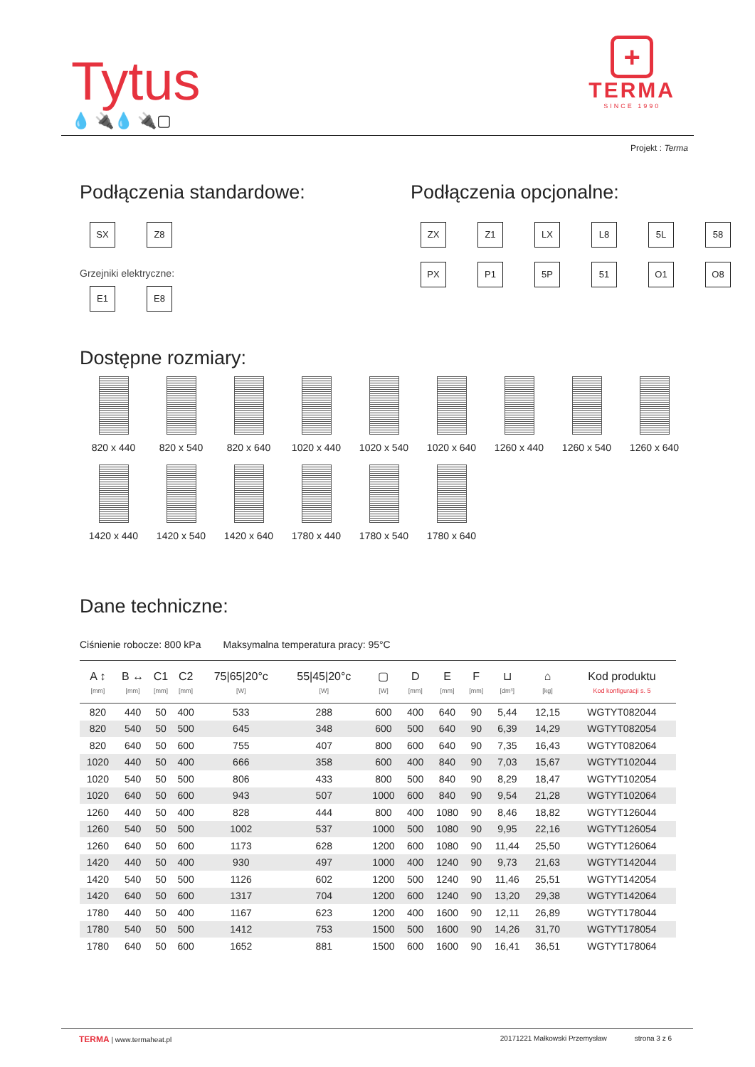Tytus
💧 🔌💧 🔌▢
+
TERMA
SINCE 1990
Projekt : Terma
Podłączenia standardowe:
SX
Z8
Grzejniki elektryczne:
E1
E8
Podłączenia opcjonalne:
ZX
Z1
LX
L8
5L
58
PX
P1
5P
51
O1
O8
Dostępne rozmiary:
820 x 440
820 x 540
820 x 640
1020 x 440
1020 x 540
1020 x 640
1260 x 440
1260 x 540
1260 x 640
1420 x 440
1420 x 540
1420 x 640
1780 x 440
1780 x 540
1780 x 640
Dane techniczne:
Ciśnienie robocze: 800 kPa Maksymalna temperatura pracy: 95°C
| A ↕ [mm] | B ↔ [mm] | C1 [mm] | C2 [mm] | 75/65/20°c [W] | 55/45/20°c [W] | ▢ [W] | D [mm] | E [mm] | F [mm] | ⊔ [dm³] | ⌂ [kg] | Kod produktu Kod konfiguracji s. 5 |
| --- | --- | --- | --- | --- | --- | --- | --- | --- | --- | --- | --- | --- |
| 820 | 440 | 50 | 400 | 533 | 288 | 600 | 400 | 640 | 90 | 5,44 | 12,15 | WGTYT082044 |
| 820 | 540 | 50 | 500 | 645 | 348 | 600 | 500 | 640 | 90 | 6,39 | 14,29 | WGTYT082054 |
| 820 | 640 | 50 | 600 | 755 | 407 | 800 | 600 | 640 | 90 | 7,35 | 16,43 | WGTYT082064 |
| 1020 | 440 | 50 | 400 | 666 | 358 | 600 | 400 | 840 | 90 | 7,03 | 15,67 | WGTYT102044 |
| 1020 | 540 | 50 | 500 | 806 | 433 | 800 | 500 | 840 | 90 | 8,29 | 18,47 | WGTYT102054 |
| 1020 | 640 | 50 | 600 | 943 | 507 | 1000 | 600 | 840 | 90 | 9,54 | 21,28 | WGTYT102064 |
| 1260 | 440 | 50 | 400 | 828 | 444 | 800 | 400 | 1080 | 90 | 8,46 | 18,82 | WGTYT126044 |
| 1260 | 540 | 50 | 500 | 1002 | 537 | 1000 | 500 | 1080 | 90 | 9,95 | 22,16 | WGTYT126054 |
| 1260 | 640 | 50 | 600 | 1173 | 628 | 1200 | 600 | 1080 | 90 | 11,44 | 25,50 | WGTYT126064 |
| 1420 | 440 | 50 | 400 | 930 | 497 | 1000 | 400 | 1240 | 90 | 9,73 | 21,63 | WGTYT142044 |
| 1420 | 540 | 50 | 500 | 1126 | 602 | 1200 | 500 | 1240 | 90 | 11,46 | 25,51 | WGTYT142054 |
| 1420 | 640 | 50 | 600 | 1317 | 704 | 1200 | 600 | 1240 | 90 | 13,20 | 29,38 | WGTYT142064 |
| 1780 | 440 | 50 | 400 | 1167 | 623 | 1200 | 400 | 1600 | 90 | 12,11 | 26,89 | WGTYT178044 |
| 1780 | 540 | 50 | 500 | 1412 | 753 | 1500 | 500 | 1600 | 90 | 14,26 | 31,70 | WGTYT178054 |
| 1780 | 640 | 50 | 600 | 1652 | 881 | 1500 | 600 | 1600 | 90 | 16,41 | 36,51 | WGTYT178064 |
TERMA | www.termaheat.pl 20171221 Małkowski Przemysław strona 3 z 6